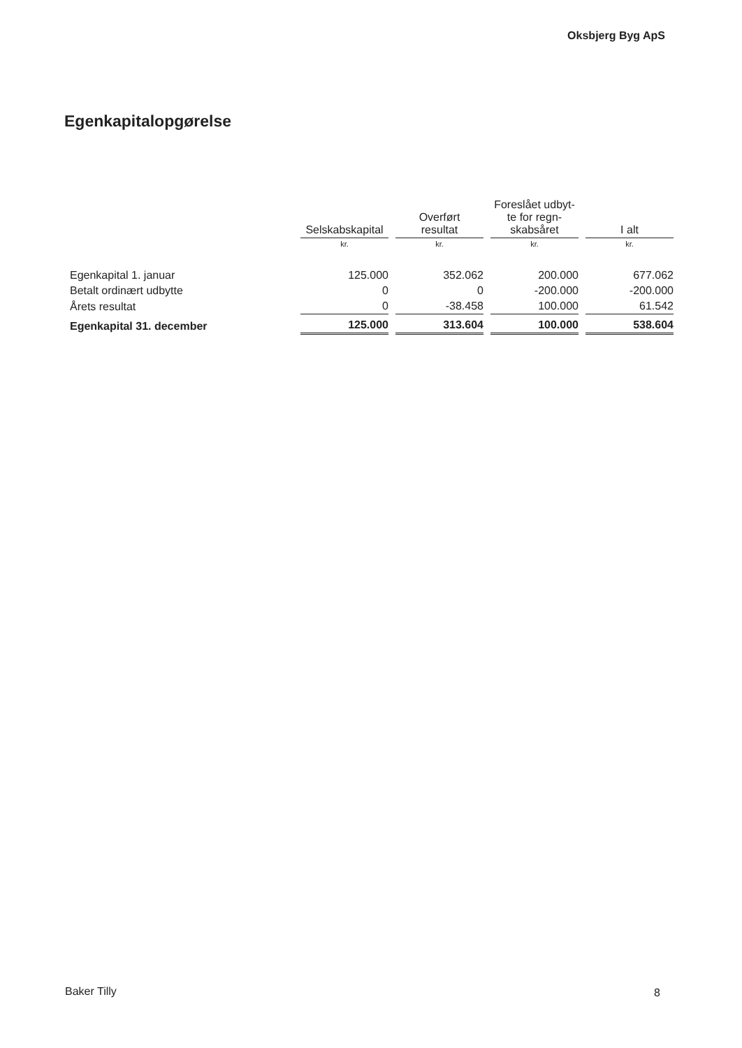Oksbjerg Byg ApS
Egenkapitalopgørelse
| | Selskabskapital | Overført resultat | Foreslået udbyt- te for regn- skabsåret | I alt |
| | kr. | kr. | kr. | kr. |
| Egenkapital 1. januar | 125.000 | 352.062 | 200.000 | 677.062 |
| Betalt ordinært udbytte | 0 | 0 | -200.000 | -200.000 |
| Årets resultat | 0 | -38.458 | 100.000 | 61.542 |
| Egenkapital 31. december | 125.000 | 313.604 | 100.000 | 538.604 |
Baker Tilly 8